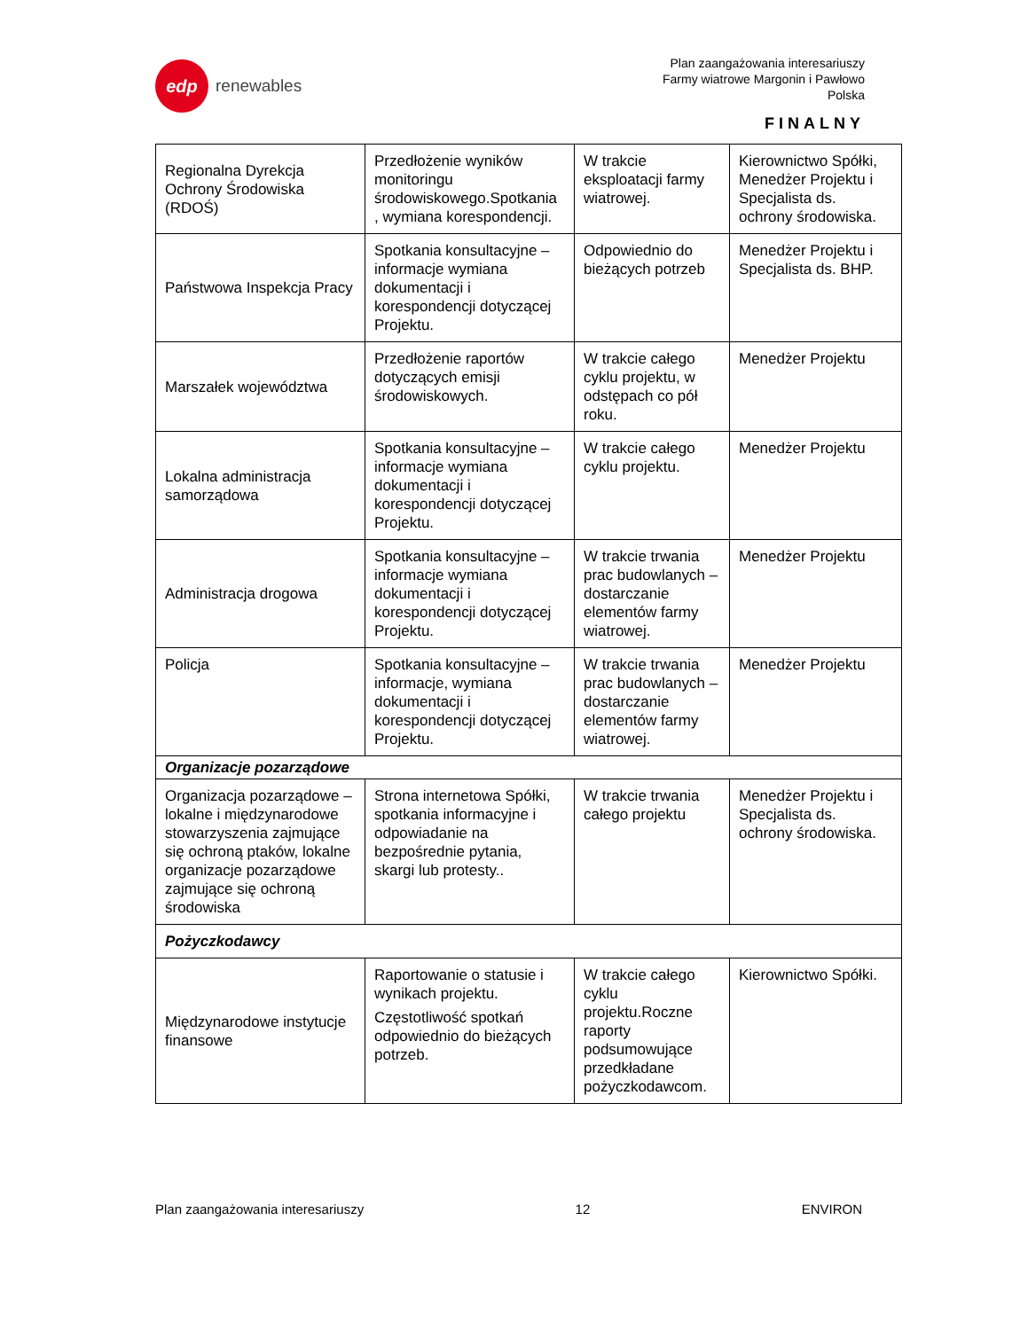edp
renewables
Plan zaangażowania interesariuszy
Farmy wiatrowe Margonin i Pawłowo
Polska
FINALNY
| Regionalna Dyrekcja Ochrony Środowiska (RDOŚ) | Przedłożenie wyników monitoringu środowiskowego.Spotkania , wymiana korespondencji. | W trakcie eksploatacji farmy wiatrowej. | Kierownictwo Spółki, Menedżer Projektu i Specjalista ds. ochrony środowiska. |
| Państwowa Inspekcja Pracy | Spotkania konsultacyjne – informacje wymiana dokumentacji i korespondencji dotyczącej Projektu. | Odpowiednio do bieżących potrzeb | Menedżer Projektu i Specjalista ds. BHP. |
| Marszałek województwa | Przedłożenie raportów dotyczących emisji środowiskowych. | W trakcie całego cyklu projektu, w odstępach co pół roku. | Menedżer Projektu |
| Lokalna administracja samorządowa | Spotkania konsultacyjne – informacje wymiana dokumentacji i korespondencji dotyczącej Projektu. | W trakcie całego cyklu projektu. | Menedżer Projektu |
| Administracja drogowa | Spotkania konsultacyjne – informacje wymiana dokumentacji i korespondencji dotyczącej Projektu. | W trakcie trwania prac budowlanych – dostarczanie elementów farmy wiatrowej. | Menedżer Projektu |
| Policja | Spotkania konsultacyjne – informacje, wymiana dokumentacji i korespondencji dotyczącej Projektu. | W trakcie trwania prac budowlanych – dostarczanie elementów farmy wiatrowej. | Menedżer Projektu |
| Organizacje pozarządowe | | | |
| Organizacja pozarządowe – lokalne i międzynarodowe stowarzyszenia zajmujące się ochroną ptaków, lokalne organizacje pozarządowe zajmujące się ochroną środowiska | Strona internetowa Spółki, spotkania informacyjne i odpowiadanie na bezpośrednie pytania, skargi lub protesty.. | W trakcie trwania całego projektu | Menedżer Projektu i Specjalista ds. ochrony środowiska. |
| Pożyczkodawcy | | | |
| Międzynarodowe instytucje finansowe | Raportowanie o statusie i wynikach projektu. Częstotliwość spotkań odpowiednio do bieżących potrzeb. | W trakcie całego cyklu projektu.Roczne raporty podsumowujące przedkładane pożyczkodawcom. | Kierownictwo Spółki. |
Plan zaangażowania interesariuszy 12 ENVIRON